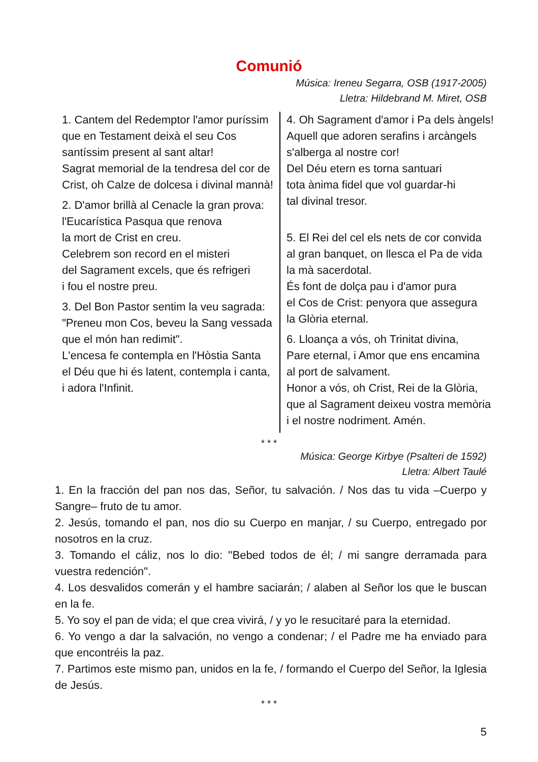Comunió
Música: Ireneu Segarra, OSB (1917-2005)
Lletra: Hildebrand M. Miret, OSB
1. Cantem del Redemptor l'amor puríssim que en Testament deixà el seu Cos santíssim present al sant altar!
Sagrat memorial de la tendresa del cor de Crist, oh Calze de dolcesa i divinal mannà!
2. D'amor brillà al Cenacle la gran prova:
l'Eucarística Pasqua que renova
la mort de Crist en creu.
Celebrem son record en el misteri
del Sagrament excels, que és refrigeri
i fou el nostre preu.
3. Del Bon Pastor sentim la veu sagrada:
"Preneu mon Cos, beveu la Sang vessada
que el món han redimit".
L'encesa fe contempla en l'Hòstia Santa
el Déu que hi és latent, contempla i canta,
i adora l'Infinit.
4. Oh Sagrament d'amor i Pa dels àngels!
Aquell que adoren serafins i arcàngels
s'alberga al nostre cor!
Del Déu etern es torna santuari
tota ànima fidel que vol guardar-hi
tal divinal tresor.
5. El Rei del cel els nets de cor convida
al gran banquet, on llesca el Pa de vida
la mà sacerdotal.
És font de dolça pau i d'amor pura
el Cos de Crist: penyora que assegura
la Glòria eternal.
6. Lloança a vós, oh Trinitat divina,
Pare eternal, i Amor que ens encamina
al port de salvament.
Honor a vós, oh Crist, Rei de la Glòria,
que al Sagrament deixeu vostra memòria
i el nostre nodriment. Amén.
* * *
Música: George Kirbye (Psalteri de 1592)
Lletra: Albert Taulé
1. En la fracción del pan nos das, Señor, tu salvación. / Nos das tu vida –Cuerpo y Sangre– fruto de tu amor.
2. Jesús, tomando el pan, nos dio su Cuerpo en manjar, / su Cuerpo, entregado por nosotros en la cruz.
3. Tomando el cáliz, nos lo dio: ''Bebed todos de él; / mi sangre derramada para vuestra redención''.
4. Los desvalidos comerán y el hambre saciarán; / alaben al Señor los que le buscan en la fe.
5. Yo soy el pan de vida; el que crea vivirá, / y yo le resucitaré para la eternidad.
6. Yo vengo a dar la salvación, no vengo a condenar; / el Padre me ha enviado para que encontréis la paz.
7. Partimos este mismo pan, unidos en la fe, / formando el Cuerpo del Señor, la Iglesia de Jesús.
* * *
5